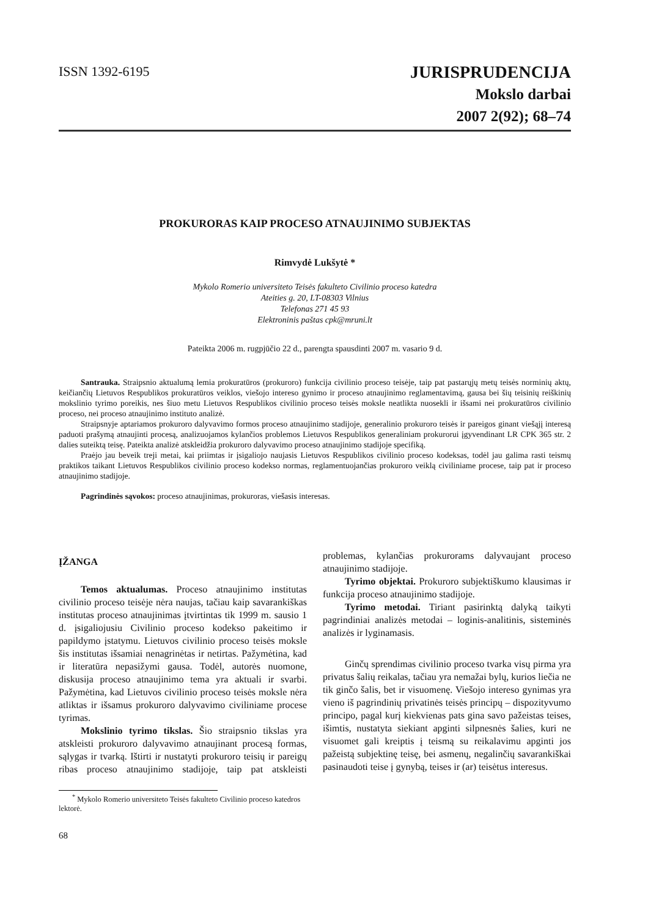ISSN 1392-6195
JURISPRUDENCIJA
Mokslo darbai
2007 2(92); 68–74
PROKURORAS KAIP PROCESO ATNAUJINIMO SUBJEKTAS
Rimvydė Lukšytė *
Mykolo Romerio universiteto Teisės fakulteto Civilinio proceso katedra
Ateities g. 20, LT-08303 Vilnius
Telefonas 271 45 93
Elektroninis paštas cpk@mruni.lt
Pateikta 2006 m. rugpjūčio 22 d., parengta spausdinti 2007 m. vasario 9 d.
Santrauka. Straipsnio aktualumą lemia prokuratūros (prokuroro) funkcija civilinio proceso teisėje, taip pat pastarųjų metų teisės norminių aktų, keičiančių Lietuvos Respublikos prokuratūros veiklos, viešojo intereso gynimo ir proceso atnaujinimo reglamentavimą, gausa bei šių teisinių reiškinių mokslinio tyrimo poreikis, nes šiuo metu Lietuvos Respublikos civilinio proceso teisės moksle neatlikta nuosekli ir išsami nei prokuratūros civilinio proceso, nei proceso atnaujinimo instituto analizė.
Straipsnyje aptariamos prokuroro dalyvavimo formos proceso atnaujinimo stadijoje, generalinio prokuroro teisės ir pareigos ginant viešąjį interesą paduoti prašymą atnaujinti procesą, analizuojamos kylančios problemos Lietuvos Respublikos generaliniam prokurorui įgyvendinant LR CPK 365 str. 2 dalies suteiktą teisę. Pateikta analizė atskleidžia prokuroro dalyvavimo proceso atnaujinimo stadijoje specifiką.
Praėjo jau beveik treji metai, kai priimtas ir įsigaliojo naujasis Lietuvos Respublikos civilinio proceso kodeksas, todėl jau galima rasti teismų praktikos taikant Lietuvos Respublikos civilinio proceso kodekso normas, reglamentuojančias prokuroro veiklą civiliniame procese, taip pat ir proceso atnaujinimo stadijoje.
Pagrindinės sąvokos: proceso atnaujinimas, prokuroras, viešasis interesas.
ĮŽANGA
Temos aktualumas. Proceso atnaujinimo institutas civilinio proceso teisėje nėra naujas, tačiau kaip savarankiškas institutas proceso atnaujinimas įtvirtintas tik 1999 m. sausio 1 d. įsigaliojusiu Civilinio proceso kodekso pakeitimo ir papildymo įstatymu. Lietuvos civilinio proceso teisės moksle šis institutas išsamiai nenagrinėtas ir netirtas. Pažymėtina, kad ir literatūra nepasižymi gausa. Todėl, autorės nuomone, diskusija proceso atnaujinimo tema yra aktuali ir svarbi. Pažymėtina, kad Lietuvos civilinio proceso teisės moksle nėra atliktas ir išsamus prokuroro dalyvavimo civiliniame procese tyrimas.
Mokslinio tyrimo tikslas. Šio straipsnio tikslas yra atskleisti prokuroro dalyvavimo atnaujinant procesą formas, sąlygas ir tvarką. Ištirti ir nustatyti prokuroro teisių ir pareigų ribas proceso atnaujinimo stadijoje, taip pat atskleisti problemas, kylančias prokurorams dalyvaujant proceso atnaujinimo stadijoje.
Tyrimo objektai. Prokuroro subjektiškumo klausimas ir funkcija proceso atnaujinimo stadijoje.
Tyrimo metodai. Tiriant pasirinktą dalyką taikyti pagrindiniai analizės metodai – loginis-analitinis, sisteminės analizės ir lyginamasis.
Ginčų sprendimas civilinio proceso tvarka visų pirma yra privatus šalių reikalas, tačiau yra nemažai bylų, kurios liečia ne tik ginčo šalis, bet ir visuomenę. Viešojo intereso gynimas yra vieno iš pagrindinių privatinės teisės principų – dispozityvumo principo, pagal kurį kiekvienas pats gina savo pažeistas teises, išimtis, nustatyta siekiant apginti silpnesnės šalies, kuri ne visuomet gali kreiptis į teismą su reikalavimu apginti jos pažeistą subjektinę teisę, bei asmenų, negalinčių savarankiškai pasinaudoti teise į gynybą, teises ir (ar) teisėtus interesus.
<sup>*</sup> Mykolo Romerio universiteto Teisės fakulteto Civilinio proceso katedros lektorė.
68